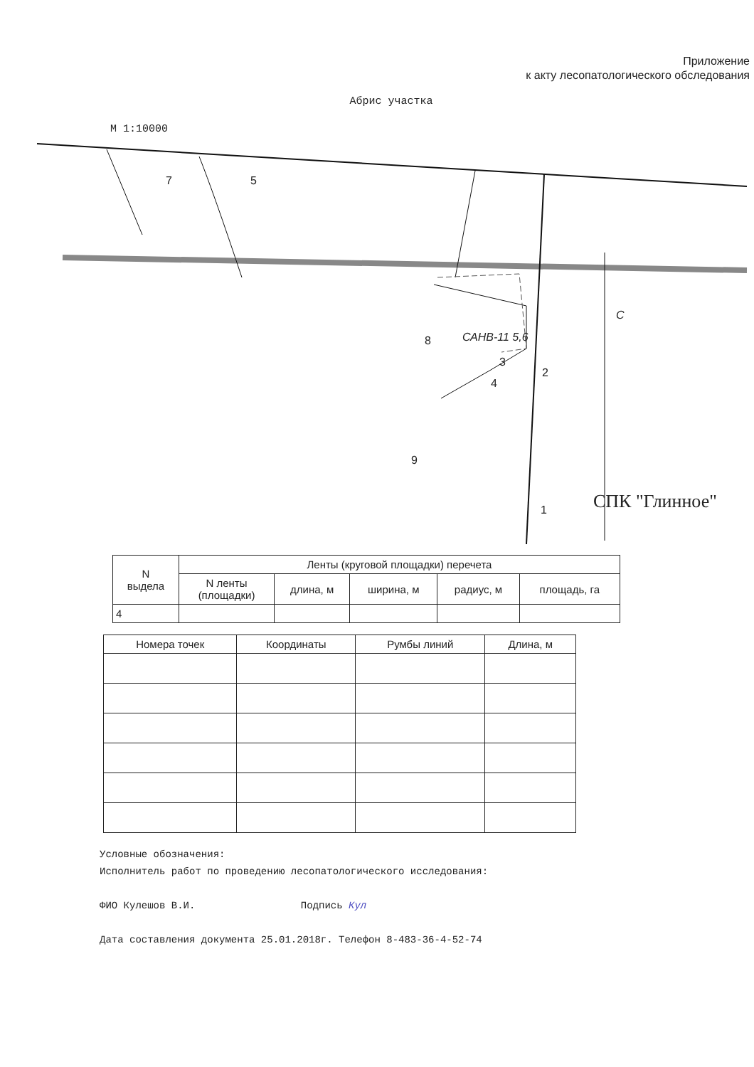Приложение
к акту лесопатологического обследования
Абрис участка
М 1:10000
7 5
САНВ-11 5,6 8
3
2
4
9
1
С
СПК "Глинное"
| N выдела | Ленты (круговой площадки) перечета | | | | |
| --- | --- | --- | --- | --- | --- |
| | N ленты (площадки) | длина, м | ширина, м | радиус, м | площадь, га |
| 4 | | | | | |
| Номера точек | Координаты | Румбы линий | Длина, м |
| --- | --- | --- | --- |
Условные обозначения:
Исполнитель работ по проведению лесопатологического исследования:
ФИО Кулешов В.И. Подпись Кул
Дата составления документа 25.01.2018г. Телефон 8-483-36-4-52-74